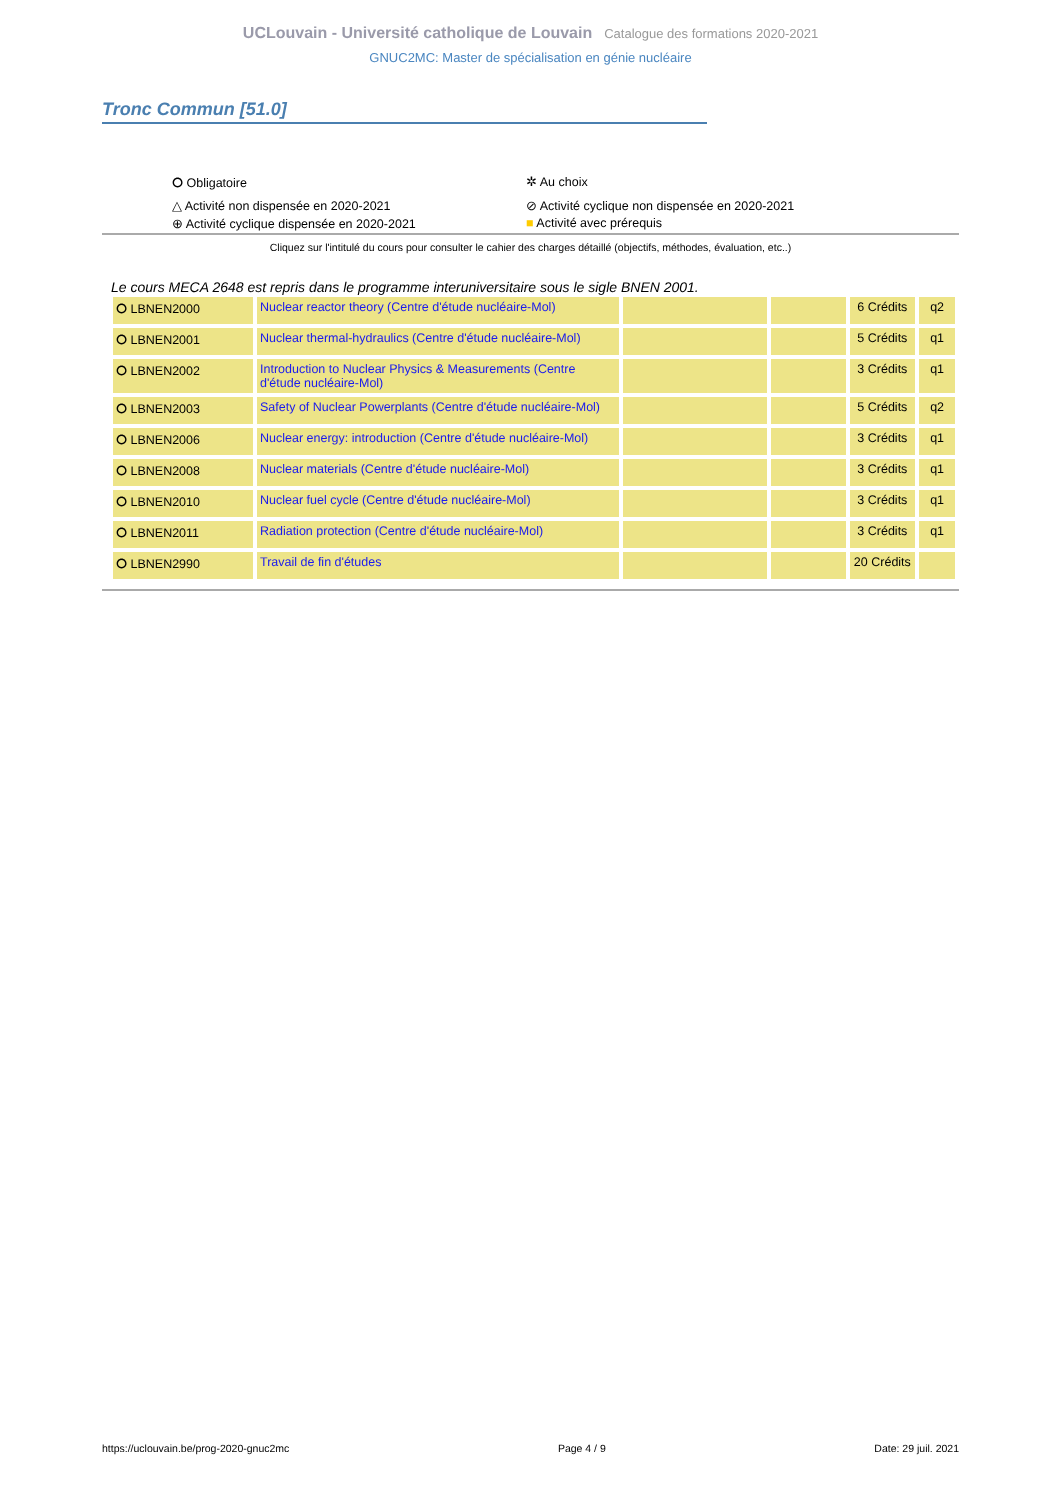UCLouvain - Université catholique de Louvain Catalogue des formations 2020-2021
GNUC2MC: Master de spécialisation en génie nucléaire
Tronc Commun [51.0]
⭘ Obligatoire
✲ Au choix
△ Activité non dispensée en 2020-2021
⊘ Activité cyclique non dispensée en 2020-2021
⊕ Activité cyclique dispensée en 2020-2021
■ Activité avec prérequis
Cliquez sur l'intitulé du cours pour consulter le cahier des charges détaillé (objectifs, méthodes, évaluation, etc..)
Le cours MECA 2648 est repris dans le programme interuniversitaire sous le sigle BNEN 2001.
| ⭘ LBNEN2000 | Nuclear reactor theory (Centre d'étude nucléaire-Mol) | | | 6 Crédits | q2 |
| ⭘ LBNEN2001 | Nuclear thermal-hydraulics (Centre d'étude nucléaire-Mol) | | | 5 Crédits | q1 |
| ⭘ LBNEN2002 | Introduction to Nuclear Physics & Measurements (Centre d'étude nucléaire-Mol) | | | 3 Crédits | q1 |
| ⭘ LBNEN2003 | Safety of Nuclear Powerplants (Centre d'étude nucléaire-Mol) | | | 5 Crédits | q2 |
| ⭘ LBNEN2006 | Nuclear energy: introduction (Centre d'étude nucléaire-Mol) | | | 3 Crédits | q1 |
| ⭘ LBNEN2008 | Nuclear materials (Centre d'étude nucléaire-Mol) | | | 3 Crédits | q1 |
| ⭘ LBNEN2010 | Nuclear fuel cycle (Centre d'étude nucléaire-Mol) | | | 3 Crédits | q1 |
| ⭘ LBNEN2011 | Radiation protection (Centre d'étude nucléaire-Mol) | | | 3 Crédits | q1 |
| ⭘ LBNEN2990 | Travail de fin d'études | | | 20 Crédits | |
https://uclouvain.be/prog-2020-gnuc2mc Page 4 / 9 Date: 29 juil. 2021